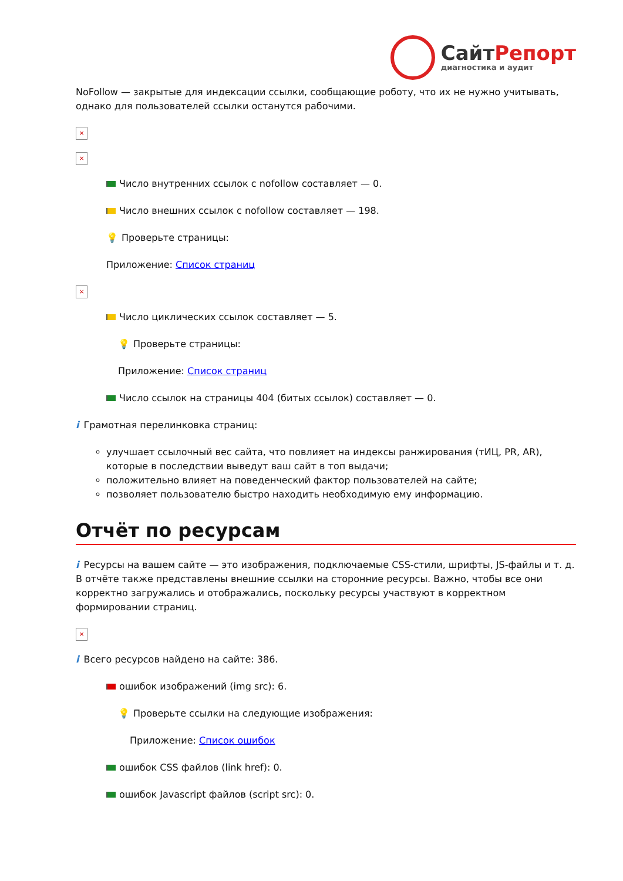СайтРепорт
диагностика и аудит
NoFollow — закрытые для индексации ссылки, сообщающие роботу, что их не нужно учитывать, однако для пользователей ссылки останутся рабочими.
×
×
Число внутренних ссылок с nofollow составляет — 0.
Число внешних ссылок с nofollow составляет — 198.
💡 Проверьте страницы:
Приложение: Список страниц
×
Число циклических ссылок составляет — 5.
💡 Проверьте страницы:
Приложение: Список страниц
Число ссылок на страницы 404 (битых ссылок) составляет — 0.
i Грамотная перелинковка страниц:
улучшает ссылочный вес сайта, что повлияет на индексы ранжирования (тИЦ, PR, AR), которые в последствии выведут ваш сайт в топ выдачи;
положительно влияет на поведенческий фактор пользователей на сайте;
позволяет пользователю быстро находить необходимую ему информацию.
Отчёт по ресурсам
i Ресурсы на вашем сайте — это изображения, подключаемые CSS-стили, шрифты, JS-файлы и т. д. В отчёте также представлены внешние ссылки на сторонние ресурсы. Важно, чтобы все они корректно загружались и отображались, поскольку ресурсы участвуют в корректном формировании страниц.
×
i Всего ресурсов найдено на сайте: 386.
ошибок изображений (img src): 6.
💡 Проверьте ссылки на следующие изображения:
Приложение: Список ошибок
ошибок CSS файлов (link href): 0.
ошибок Javascript файлов (script src): 0.